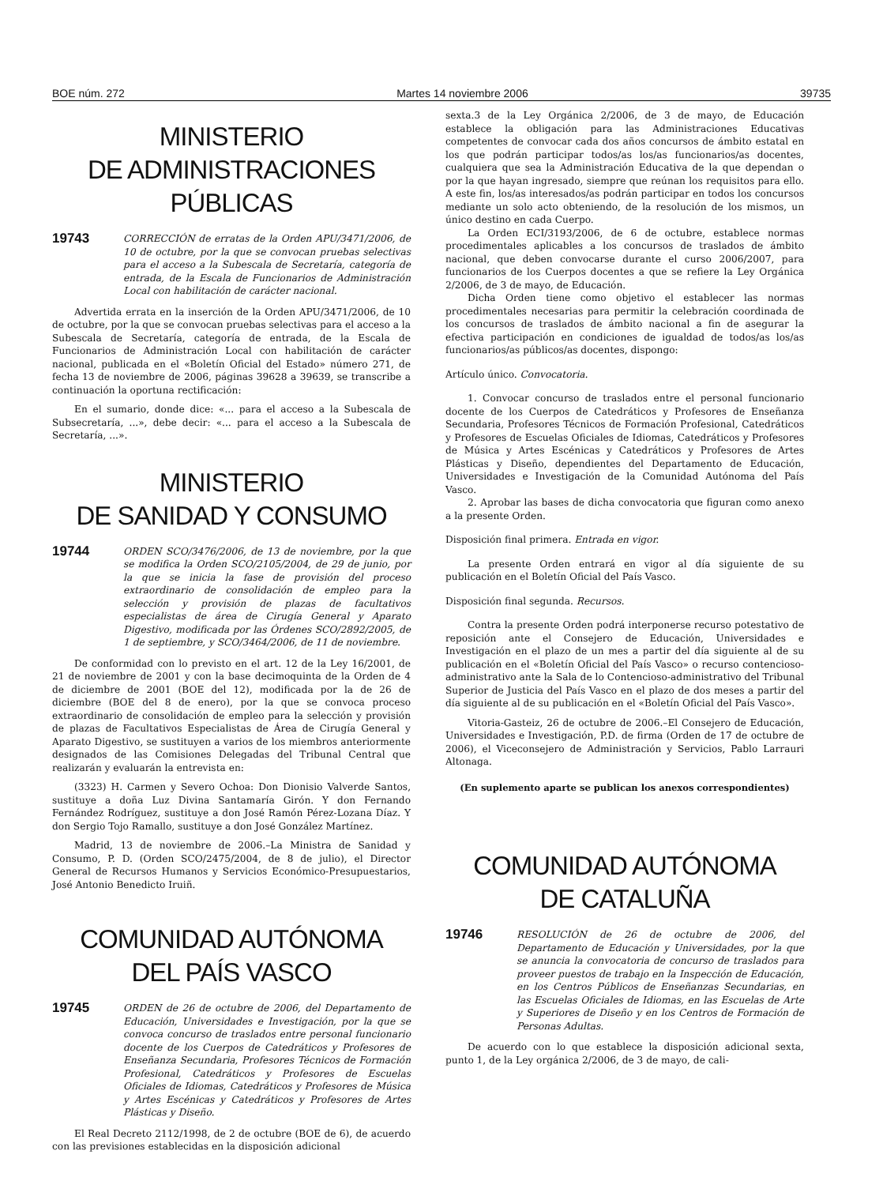BOE núm. 272 Martes 14 noviembre 2006 39735
MINISTERIO
DE ADMINISTRACIONES PÚBLICAS
19743 CORRECCIÓN de erratas de la Orden APU/3471/2006, de 10 de octubre, por la que se convocan pruebas selectivas para el acceso a la Subescala de Secretaría, categoría de entrada, de la Escala de Funcionarios de Administración Local con habilitación de carácter nacional.
Advertida errata en la inserción de la Orden APU/3471/2006, de 10 de octubre, por la que se convocan pruebas selectivas para el acceso a la Subescala de Secretaría, categoría de entrada, de la Escala de Funcionarios de Administración Local con habilitación de carácter nacional, publicada en el «Boletín Oficial del Estado» número 271, de fecha 13 de noviembre de 2006, páginas 39628 a 39639, se transcribe a continuación la oportuna rectificación:
En el sumario, donde dice: «... para el acceso a la Subescala de Subsecretaría, ...», debe decir: «... para el acceso a la Subescala de Secretaría, ...».
MINISTERIO
DE SANIDAD Y CONSUMO
19744 ORDEN SCO/3476/2006, de 13 de noviembre, por la que se modifica la Orden SCO/2105/2004, de 29 de junio, por la que se inicia la fase de provisión del proceso extraordinario de consolidación de empleo para la selección y provisión de plazas de facultativos especialistas de área de Cirugía General y Aparato Digestivo, modificada por las Órdenes SCO/2892/2005, de 1 de septiembre, y SCO/3464/2006, de 11 de noviembre.
De conformidad con lo previsto en el art. 12 de la Ley 16/2001, de 21 de noviembre de 2001 y con la base decimoquinta de la Orden de 4 de diciembre de 2001 (BOE del 12), modificada por la de 26 de diciembre (BOE del 8 de enero), por la que se convoca proceso extraordinario de consolidación de empleo para la selección y provisión de plazas de Facultativos Especialistas de Área de Cirugía General y Aparato Digestivo, se sustituyen a varios de los miembros anteriormente designados de las Comisiones Delegadas del Tribunal Central que realizarán y evaluarán la entrevista en:
(3323) H. Carmen y Severo Ochoa: Don Dionisio Valverde Santos, sustituye a doña Luz Divina Santamaría Girón. Y don Fernando Fernández Rodríguez, sustituye a don José Ramón Pérez-Lozana Díaz. Y don Sergio Tojo Ramallo, sustituye a don José González Martínez.
Madrid, 13 de noviembre de 2006.–La Ministra de Sanidad y Consumo, P. D. (Orden SCO/2475/2004, de 8 de julio), el Director General de Recursos Humanos y Servicios Económico-Presupuestarios, José Antonio Benedicto Iruiñ.
COMUNIDAD AUTÓNOMA
DEL PAÍS VASCO
19745 ORDEN de 26 de octubre de 2006, del Departamento de Educación, Universidades e Investigación, por la que se convoca concurso de traslados entre personal funcionario docente de los Cuerpos de Catedráticos y Profesores de Enseñanza Secundaria, Profesores Técnicos de Formación Profesional, Catedráticos y Profesores de Escuelas Oficiales de Idiomas, Catedráticos y Profesores de Música y Artes Escénicas y Catedráticos y Profesores de Artes Plásticas y Diseño.
El Real Decreto 2112/1998, de 2 de octubre (BOE de 6), de acuerdo con las previsiones establecidas en la disposición adicional
sexta.3 de la Ley Orgánica 2/2006, de 3 de mayo, de Educación establece la obligación para las Administraciones Educativas competentes de convocar cada dos años concursos de ámbito estatal en los que podrán participar todos/as los/as funcionarios/as docentes, cualquiera que sea la Administración Educativa de la que dependan o por la que hayan ingresado, siempre que reúnan los requisitos para ello. A este fin, los/as interesados/as podrán participar en todos los concursos mediante un solo acto obteniendo, de la resolución de los mismos, un único destino en cada Cuerpo.
La Orden ECI/3193/2006, de 6 de octubre, establece normas procedimentales aplicables a los concursos de traslados de ámbito nacional, que deben convocarse durante el curso 2006/2007, para funcionarios de los Cuerpos docentes a que se refiere la Ley Orgánica 2/2006, de 3 de mayo, de Educación.
Dicha Orden tiene como objetivo el establecer las normas procedimentales necesarias para permitir la celebración coordinada de los concursos de traslados de ámbito nacional a fin de asegurar la efectiva participación en condiciones de igualdad de todos/as los/as funcionarios/as públicos/as docentes, dispongo:
Artículo único. Convocatoria.
1. Convocar concurso de traslados entre el personal funcionario docente de los Cuerpos de Catedráticos y Profesores de Enseñanza Secundaria, Profesores Técnicos de Formación Profesional, Catedráticos y Profesores de Escuelas Oficiales de Idiomas, Catedráticos y Profesores de Música y Artes Escénicas y Catedráticos y Profesores de Artes Plásticas y Diseño, dependientes del Departamento de Educación, Universidades e Investigación de la Comunidad Autónoma del País Vasco.
2. Aprobar las bases de dicha convocatoria que figuran como anexo a la presente Orden.
Disposición final primera. Entrada en vigor.
La presente Orden entrará en vigor al día siguiente de su publicación en el Boletín Oficial del País Vasco.
Disposición final segunda. Recursos.
Contra la presente Orden podrá interponerse recurso potestativo de reposición ante el Consejero de Educación, Universidades e Investigación en el plazo de un mes a partir del día siguiente al de su publicación en el «Boletín Oficial del País Vasco» o recurso contencioso-administrativo ante la Sala de lo Contencioso-administrativo del Tribunal Superior de Justicia del País Vasco en el plazo de dos meses a partir del día siguiente al de su publicación en el «Boletín Oficial del País Vasco».
Vitoria-Gasteiz, 26 de octubre de 2006.–El Consejero de Educación, Universidades e Investigación, P.D. de firma (Orden de 17 de octubre de 2006), el Viceconsejero de Administración y Servicios, Pablo Larrauri Altonaga.
(En suplemento aparte se publican los anexos correspondientes)
COMUNIDAD AUTÓNOMA
DE CATALUÑA
19746 RESOLUCIÓN de 26 de octubre de 2006, del Departamento de Educación y Universidades, por la que se anuncia la convocatoria de concurso de traslados para proveer puestos de trabajo en la Inspección de Educación, en los Centros Públicos de Enseñanzas Secundarias, en las Escuelas Oficiales de Idiomas, en las Escuelas de Arte y Superiores de Diseño y en los Centros de Formación de Personas Adultas.
De acuerdo con lo que establece la disposición adicional sexta, punto 1, de la Ley orgánica 2/2006, de 3 de mayo, de cali-